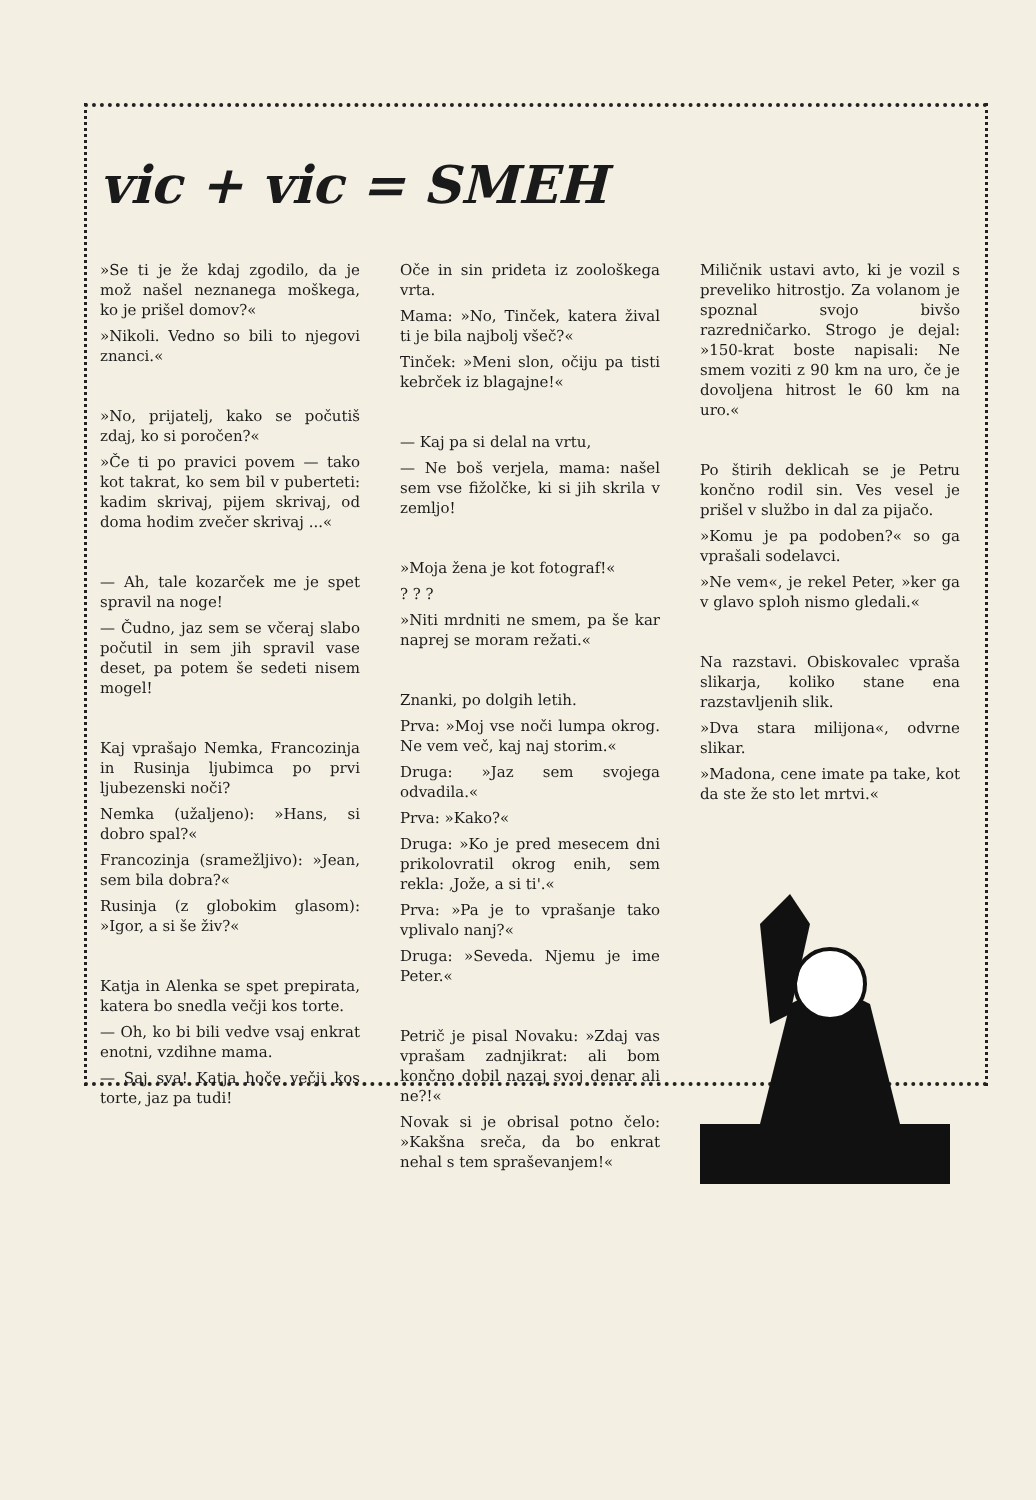vic + vic = SMEH
»Se ti je že kdaj zgodilo, da je mož našel neznanega moškega, ko je prišel domov?«
»Nikoli. Vedno so bili to njegovi znanci.«
»No, prijatelj, kako se počutiš zdaj, ko si poročen?«
»Če ti po pravici povem — tako kot takrat, ko sem bil v puberteti: kadim skrivaj, pijem skrivaj, od doma hodim zvečer skrivaj ...«
— Ah, tale kozarček me je spet spravil na noge!
— Čudno, jaz sem se včeraj slabo počutil in sem jih spravil vase deset, pa potem še sedeti nisem mogel!
Kaj vprašajo Nemka, Francozinja in Rusinja ljubimca po prvi ljubezenski noči?
Nemka (užaljeno): »Hans, si dobro spal?«
Francozinja (sramežljivo): »Jean, sem bila dobra?«
Rusinja (z globokim glasom): »Igor, a si še živ?«
Katja in Alenka se spet prepirata, katera bo snedla večji kos torte.
— Oh, ko bi bili vedve vsaj enkrat enotni, vzdihne mama.
— Saj sva! Katja hoče večji kos torte, jaz pa tudi!
Oče in sin prideta iz zoološkega vrta.
Mama: »No, Tinček, katera žival ti je bila najbolj všeč?«
Tinček: »Meni slon, očiju pa tisti kebrček iz blagajne!«
— Kaj pa si delal na vrtu,
— Ne boš verjela, mama: našel sem vse fižolčke, ki si jih skrila v zemljo!
»Moja žena je kot fotograf!«
? ? ?
»Niti mrdniti ne smem, pa še kar naprej se moram režati.«
Znanki, po dolgih letih.
Prva: »Moj vse noči lumpa okrog. Ne vem več, kaj naj storim.«
Druga: »Jaz sem svojega odvadila.«
Prva: »Kako?«
Druga: »Ko je pred mesecem dni prikolovratil okrog enih, sem rekla: ‚Jože, a si ti'.«
Prva: »Pa je to vprašanje tako vplivalo nanj?«
Druga: »Seveda. Njemu je ime Peter.«
Petrič je pisal Novaku: »Zdaj vas vprašam zadnjikrat: ali bom končno dobil nazaj svoj denar ali ne?!«
Novak si je obrisal potno čelo: »Kakšna sreča, da bo enkrat nehal s tem spraševanjem!«
Miličnik ustavi avto, ki je vozil s preveliko hitrostjo. Za volanom je spoznal svojo bivšo razredničarko. Strogo je dejal: »150-krat boste napisali: Ne smem voziti z 90 km na uro, če je dovoljena hitrost le 60 km na uro.«
Po štirih deklicah se je Petru končno rodil sin. Ves vesel je prišel v službo in dal za pijačo.
»Komu je pa podoben?« so ga vprašali sodelavci.
»Ne vem«, je rekel Peter, »ker ga v glavo sploh nismo gledali.«
Na razstavi. Obiskovalec vpraša slikarja, koliko stane ena razstavljenih slik.
»Dva stara milijona«, odvrne slikar.
»Madona, cene imate pa take, kot da ste že sto let mrtvi.«